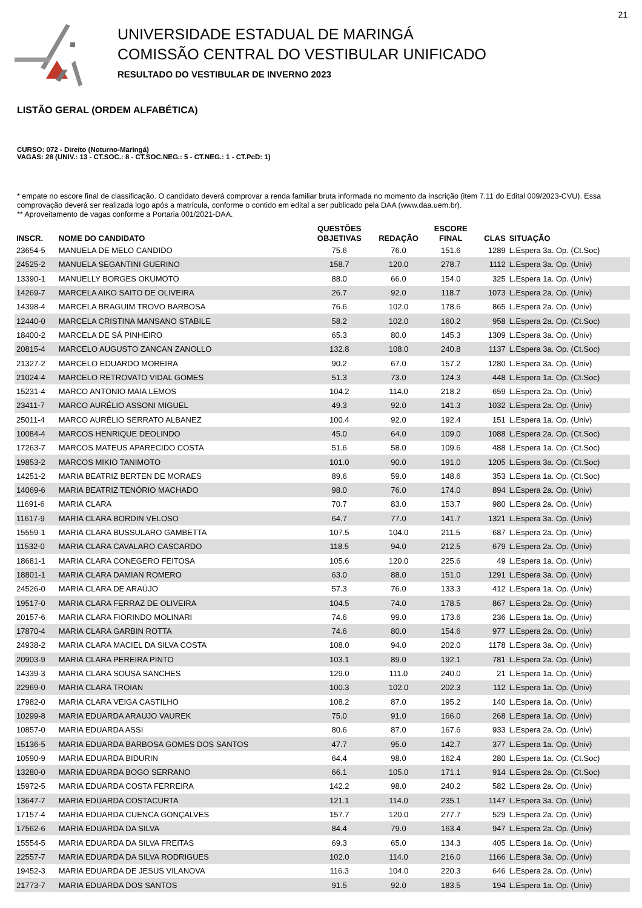21
UNIVERSIDADE ESTADUAL DE MARINGÁ
COMISSÃO CENTRAL DO VESTIBULAR UNIFICADO
RESULTADO DO VESTIBULAR DE INVERNO 2023
LISTÃO GERAL (ORDEM ALFABÉTICA)
CURSO: 072 - Direito (Noturno-Maringá)
VAGAS: 28 (UNIV.: 13 - CT.SOC.: 8 - CT.SOC.NEG.: 5 - CT.NEG.: 1 - CT.PcD: 1)
* empate no escore final de classificação. O candidato deverá comprovar a renda familiar bruta informada no momento da inscrição (item 7.11 do Edital 009/2023-CVU). Essa comprovação deverá ser realizada logo após a matrícula, conforme o contido em edital a ser publicado pela DAA (www.daa.uem.br).
** Aproveitamento de vagas conforme a Portaria 001/2021-DAA.
| INSCR. | NOME DO CANDIDATO | QUESTÕES OBJETIVAS | REDAÇÃO | ESCORE FINAL | CLAS | SITUAÇÃO |
| --- | --- | --- | --- | --- | --- | --- |
| 23654-5 | MANUELA DE MELO CANDIDO | 75.6 | 76.0 | 151.6 | 1289 | L.Espera 3a. Op. (Ct.Soc) |
| 24525-2 | MANUELA SEGANTINI GUERINO | 158.7 | 120.0 | 278.7 | 1112 | L.Espera 3a. Op. (Univ) |
| 13390-1 | MANUELLY BORGES OKUMOTO | 88.0 | 66.0 | 154.0 | 325 | L.Espera 1a. Op. (Univ) |
| 14269-7 | MARCELA AIKO SAITO DE OLIVEIRA | 26.7 | 92.0 | 118.7 | 1073 | L.Espera 2a. Op. (Univ) |
| 14398-4 | MARCELA BRAGUIM TROVO BARBOSA | 76.6 | 102.0 | 178.6 | 865 | L.Espera 2a. Op. (Univ) |
| 12440-0 | MARCELA CRISTINA MANSANO STABILE | 58.2 | 102.0 | 160.2 | 958 | L.Espera 2a. Op. (Ct.Soc) |
| 18400-2 | MARCELA DE SÁ PINHEIRO | 65.3 | 80.0 | 145.3 | 1309 | L.Espera 3a. Op. (Univ) |
| 20815-4 | MARCELO AUGUSTO ZANCAN ZANOLLO | 132.8 | 108.0 | 240.8 | 1137 | L.Espera 3a. Op. (Ct.Soc) |
| 21327-2 | MARCELO EDUARDO MOREIRA | 90.2 | 67.0 | 157.2 | 1280 | L.Espera 3a. Op. (Univ) |
| 21024-4 | MARCELO RETROVATO VIDAL GOMES | 51.3 | 73.0 | 124.3 | 448 | L.Espera 1a. Op. (Ct.Soc) |
| 15231-4 | MARCO ANTONIO MAIA LEMOS | 104.2 | 114.0 | 218.2 | 659 | L.Espera 2a. Op. (Univ) |
| 23411-7 | MARCO AURÉLIO ASSONI MIGUEL | 49.3 | 92.0 | 141.3 | 1032 | L.Espera 2a. Op. (Univ) |
| 25011-4 | MARCO AURÉLIO SERRATO ALBANEZ | 100.4 | 92.0 | 192.4 | 151 | L.Espera 1a. Op. (Univ) |
| 10084-4 | MARCOS HENRIQUE DEOLINDO | 45.0 | 64.0 | 109.0 | 1088 | L.Espera 2a. Op. (Ct.Soc) |
| 17263-7 | MARCOS MATEUS APARECIDO COSTA | 51.6 | 58.0 | 109.6 | 488 | L.Espera 1a. Op. (Ct.Soc) |
| 19853-2 | MARCOS MIKIO TANIMOTO | 101.0 | 90.0 | 191.0 | 1205 | L.Espera 3a. Op. (Ct.Soc) |
| 14251-2 | MARIA BEATRIZ BERTEN DE MORAES | 89.6 | 59.0 | 148.6 | 353 | L.Espera 1a. Op. (Ct.Soc) |
| 14069-6 | MARIA BEATRIZ TENÓRIO MACHADO | 98.0 | 76.0 | 174.0 | 894 | L.Espera 2a. Op. (Univ) |
| 11691-6 | MARIA CLARA | 70.7 | 83.0 | 153.7 | 980 | L.Espera 2a. Op. (Univ) |
| 11617-9 | MARIA CLARA BORDIN VELOSO | 64.7 | 77.0 | 141.7 | 1321 | L.Espera 3a. Op. (Univ) |
| 15559-1 | MARIA CLARA BUSSULARO GAMBETTA | 107.5 | 104.0 | 211.5 | 687 | L.Espera 2a. Op. (Univ) |
| 11532-0 | MARIA CLARA CAVALARO CASCARDO | 118.5 | 94.0 | 212.5 | 679 | L.Espera 2a. Op. (Univ) |
| 18681-1 | MARIA CLARA CONEGERO FEITOSA | 105.6 | 120.0 | 225.6 | 49 | L.Espera 1a. Op. (Univ) |
| 18801-1 | MARIA CLARA DAMIAN ROMERO | 63.0 | 88.0 | 151.0 | 1291 | L.Espera 3a. Op. (Univ) |
| 24526-0 | MARIA CLARA DE ARAÚJO | 57.3 | 76.0 | 133.3 | 412 | L.Espera 1a. Op. (Univ) |
| 19517-0 | MARIA CLARA FERRAZ DE OLIVEIRA | 104.5 | 74.0 | 178.5 | 867 | L.Espera 2a. Op. (Univ) |
| 20157-6 | MARIA CLARA FIORINDO MOLINARI | 74.6 | 99.0 | 173.6 | 236 | L.Espera 1a. Op. (Univ) |
| 17870-4 | MARIA CLARA GARBIN ROTTA | 74.6 | 80.0 | 154.6 | 977 | L.Espera 2a. Op. (Univ) |
| 24938-2 | MARIA CLARA MACIEL DA SILVA COSTA | 108.0 | 94.0 | 202.0 | 1178 | L.Espera 3a. Op. (Univ) |
| 20903-9 | MARIA CLARA PEREIRA PINTO | 103.1 | 89.0 | 192.1 | 781 | L.Espera 2a. Op. (Univ) |
| 14339-3 | MARIA CLARA SOUSA SANCHES | 129.0 | 111.0 | 240.0 | 21 | L.Espera 1a. Op. (Univ) |
| 22969-0 | MARIA CLARA TROIAN | 100.3 | 102.0 | 202.3 | 112 | L.Espera 1a. Op. (Univ) |
| 17982-0 | MARIA CLARA VEIGA CASTILHO | 108.2 | 87.0 | 195.2 | 140 | L.Espera 1a. Op. (Univ) |
| 10299-8 | MARIA EDUARDA ARAUJO VAUREK | 75.0 | 91.0 | 166.0 | 268 | L.Espera 1a. Op. (Univ) |
| 10857-0 | MARIA EDUARDA ASSI | 80.6 | 87.0 | 167.6 | 933 | L.Espera 2a. Op. (Univ) |
| 15136-5 | MARIA EDUARDA BARBOSA GOMES DOS SANTOS | 47.7 | 95.0 | 142.7 | 377 | L.Espera 1a. Op. (Univ) |
| 10590-9 | MARIA EDUARDA BIDURIN | 64.4 | 98.0 | 162.4 | 280 | L.Espera 1a. Op. (Ct.Soc) |
| 13280-0 | MARIA EDUARDA BOGO SERRANO | 66.1 | 105.0 | 171.1 | 914 | L.Espera 2a. Op. (Ct.Soc) |
| 15972-5 | MARIA EDUARDA COSTA FERREIRA | 142.2 | 98.0 | 240.2 | 582 | L.Espera 2a. Op. (Univ) |
| 13647-7 | MARIA EDUARDA COSTACURTA | 121.1 | 114.0 | 235.1 | 1147 | L.Espera 3a. Op. (Univ) |
| 17157-4 | MARIA EDUARDA CUENCA GONÇALVES | 157.7 | 120.0 | 277.7 | 529 | L.Espera 2a. Op. (Univ) |
| 17562-6 | MARIA EDUARDA DA SILVA | 84.4 | 79.0 | 163.4 | 947 | L.Espera 2a. Op. (Univ) |
| 15554-5 | MARIA EDUARDA DA SILVA FREITAS | 69.3 | 65.0 | 134.3 | 405 | L.Espera 1a. Op. (Univ) |
| 22557-7 | MARIA EDUARDA DA SILVA RODRIGUES | 102.0 | 114.0 | 216.0 | 1166 | L.Espera 3a. Op. (Univ) |
| 19452-3 | MARIA EDUARDA DE JESUS VILANOVA | 116.3 | 104.0 | 220.3 | 646 | L.Espera 2a. Op. (Univ) |
| 21773-7 | MARIA EDUARDA DOS SANTOS | 91.5 | 92.0 | 183.5 | 194 | L.Espera 1a. Op. (Univ) |